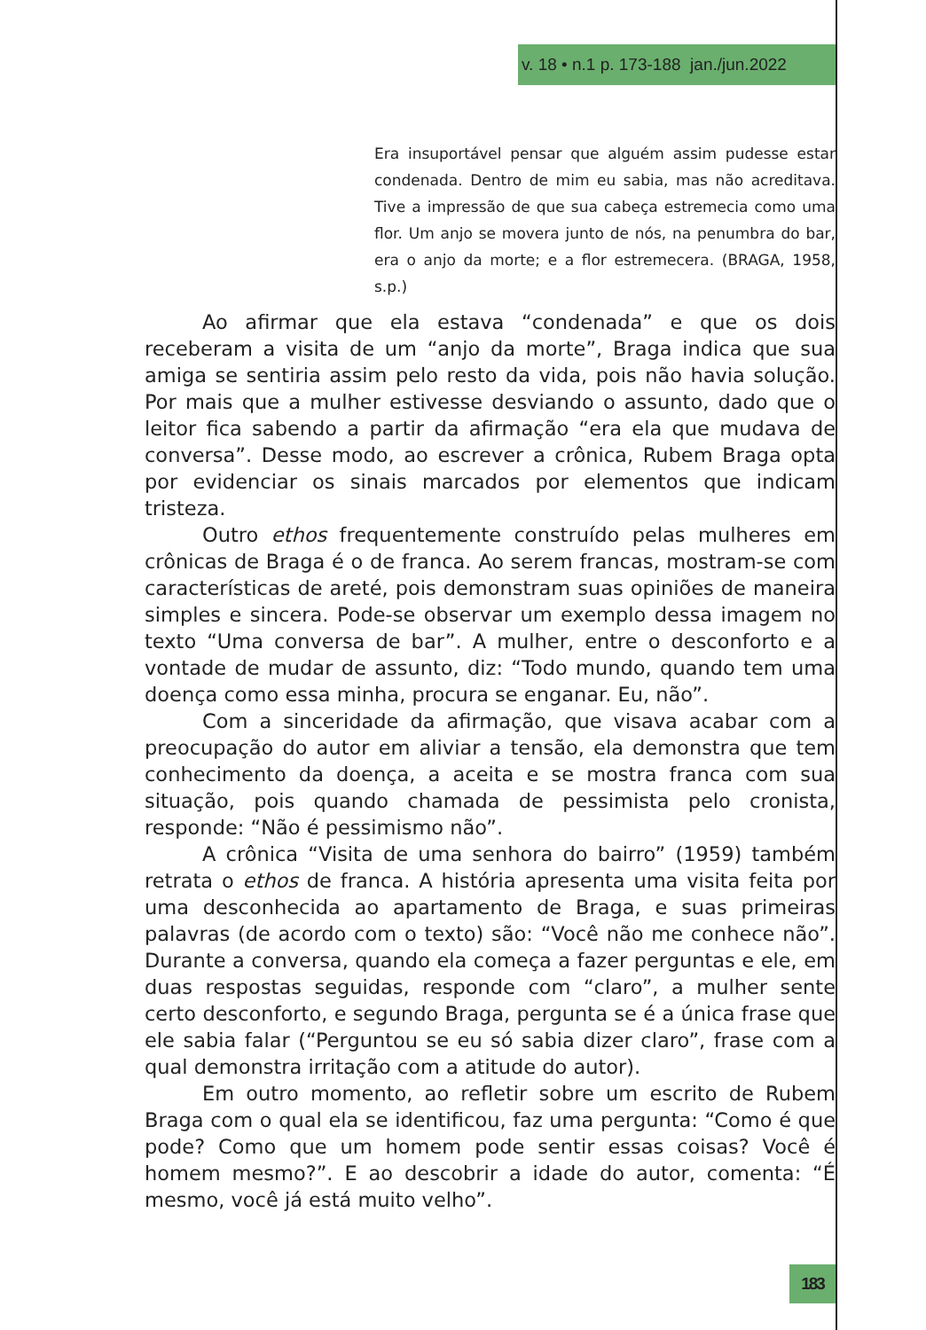v. 18 • n.1 p. 173-188 jan./jun.2022
Era insuportável pensar que alguém assim pudesse estar condenada. Dentro de mim eu sabia, mas não acreditava. Tive a impressão de que sua cabeça estremecia como uma flor. Um anjo se movera junto de nós, na penumbra do bar, era o anjo da morte; e a flor estremecera. (BRAGA, 1958, s.p.)
Ao afirmar que ela estava “condenada” e que os dois receberam a visita de um “anjo da morte”, Braga indica que sua amiga se sentiria assim pelo resto da vida, pois não havia solução. Por mais que a mulher estivesse desviando o assunto, dado que o leitor fica sabendo a partir da afirmação “era ela que mudava de conversa”. Desse modo, ao escrever a crônica, Rubem Braga opta por evidenciar os sinais marcados por elementos que indicam tristeza.
Outro ethos frequentemente construído pelas mulheres em crônicas de Braga é o de franca. Ao serem francas, mostram-se com características de areté, pois demonstram suas opiniões de maneira simples e sincera. Pode-se observar um exemplo dessa imagem no texto “Uma conversa de bar”. A mulher, entre o desconforto e a vontade de mudar de assunto, diz: “Todo mundo, quando tem uma doença como essa minha, procura se enganar. Eu, não”.
Com a sinceridade da afirmação, que visava acabar com a preocupação do autor em aliviar a tensão, ela demonstra que tem conhecimento da doença, a aceita e se mostra franca com sua situação, pois quando chamada de pessimista pelo cronista, responde: “Não é pessimismo não”.
A crônica “Visita de uma senhora do bairro” (1959) também retrata o ethos de franca. A história apresenta uma visita feita por uma desconhecida ao apartamento de Braga, e suas primeiras palavras (de acordo com o texto) são: “Você não me conhece não”. Durante a conversa, quando ela começa a fazer perguntas e ele, em duas respostas seguidas, responde com “claro”, a mulher sente certo desconforto, e segundo Braga, pergunta se é a única frase que ele sabia falar (“Perguntou se eu só sabia dizer claro”, frase com a qual demonstra irritação com a atitude do autor).
Em outro momento, ao refletir sobre um escrito de Rubem Braga com o qual ela se identificou, faz uma pergunta: “Como é que pode? Como que um homem pode sentir essas coisas? Você é homem mesmo?”. E ao descobrir a idade do autor, comenta: “É mesmo, você já está muito velho”.
183